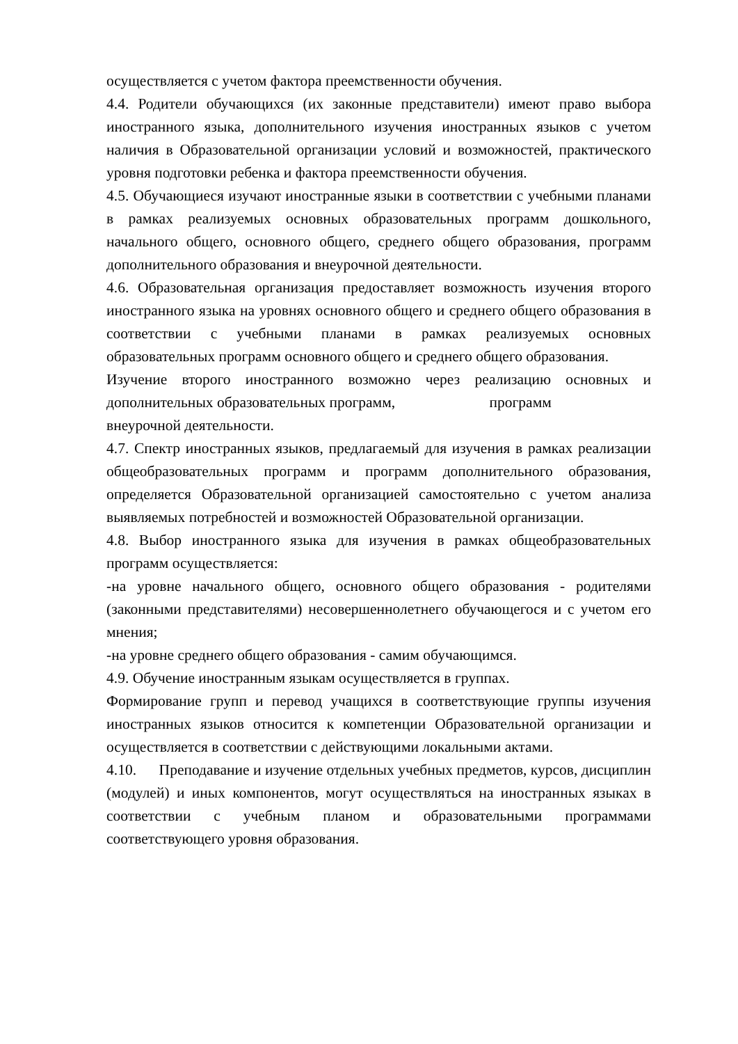осуществляется с учетом фактора преемственности обучения.
4.4. Родители обучающихся (их законные представители) имеют право выбора иностранного языка, дополнительного изучения иностранных языков с учетом наличия в Образовательной организации условий и возможностей, практического уровня подготовки ребенка и фактора преемственности обучения.
4.5. Обучающиеся изучают иностранные языки в соответствии с учебными планами в рамках реализуемых основных образовательных программ дошкольного, начального общего, основного общего, среднего общего образования, программ дополнительного образования и внеурочной деятельности.
4.6. Образовательная организация предоставляет возможность изучения второго иностранного языка на уровнях основного общего и среднего общего образования в соответствии с учебными планами в рамках реализуемых основных образовательных программ основного общего и среднего общего образования.
Изучение второго иностранного возможно через реализацию основных и дополнительных образовательных программ, программ
внеурочной деятельности.
4.7. Спектр иностранных языков, предлагаемый для изучения в рамках реализации общеобразовательных программ и программ дополнительного образования, определяется Образовательной организацией самостоятельно с учетом анализа выявляемых потребностей и возможностей Образовательной организации.
4.8. Выбор иностранного языка для изучения в рамках общеобразовательных программ осуществляется:
-на уровне начального общего, основного общего образования - родителями (законными представителями) несовершеннолетнего обучающегося и с учетом его мнения;
-на уровне среднего общего образования - самим обучающимся.
4.9. Обучение иностранным языкам осуществляется в группах.
Формирование групп и перевод учащихся в соответствующие группы изучения иностранных языков относится к компетенции Образовательной организации и осуществляется в соответствии с действующими локальными актами.
4.10. Преподавание и изучение отдельных учебных предметов, курсов, дисциплин (модулей) и иных компонентов, могут осуществляться на иностранных языках в соответствии с учебным планом и образовательными программами соответствующего уровня образования.